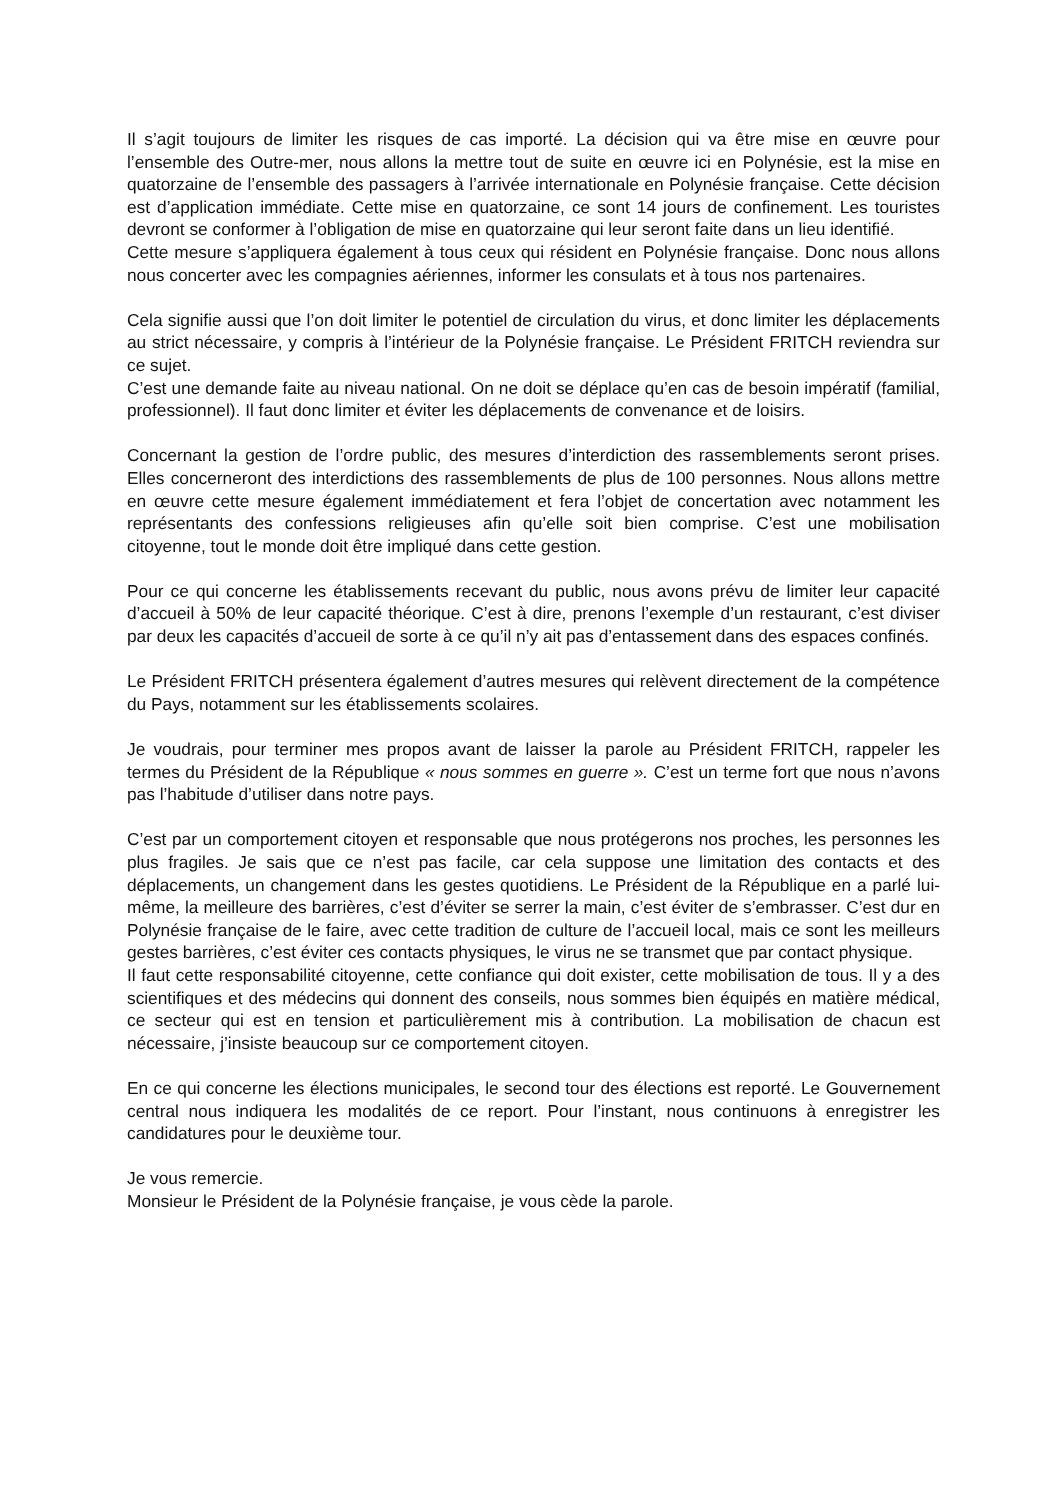Il s’agit toujours de limiter les risques de cas importé. La décision qui va être mise en œuvre pour l’ensemble des Outre-mer, nous allons la mettre tout de suite en œuvre ici en Polynésie, est la mise en quatorzaine de l’ensemble des passagers à l’arrivée internationale en Polynésie française. Cette décision est d’application immédiate. Cette mise en quatorzaine, ce sont 14 jours de confinement. Les touristes devront se conformer à l’obligation de mise en quatorzaine qui leur seront faite dans un lieu identifié.
Cette mesure s’appliquera également à tous ceux qui résident en Polynésie française. Donc nous allons nous concerter avec les compagnies aériennes, informer les consulats et à tous nos partenaires.
Cela signifie aussi que l’on doit limiter le potentiel de circulation du virus, et donc limiter les déplacements au strict nécessaire, y compris à l’intérieur de la Polynésie française. Le Président FRITCH reviendra sur ce sujet.
C’est une demande faite au niveau national. On ne doit se déplace qu’en cas de besoin impératif (familial, professionnel). Il faut donc limiter et éviter les déplacements de convenance et de loisirs.
Concernant la gestion de l’ordre public, des mesures d’interdiction des rassemblements seront prises. Elles concerneront des interdictions des rassemblements de plus de 100 personnes. Nous allons mettre en œuvre cette mesure également immédiatement et fera l’objet de concertation avec notamment les représentants des confessions religieuses afin qu’elle soit bien comprise. C’est une mobilisation citoyenne, tout le monde doit être impliqué dans cette gestion.
Pour ce qui concerne les établissements recevant du public, nous avons prévu de limiter leur capacité d’accueil à 50% de leur capacité théorique. C’est à dire, prenons l’exemple d’un restaurant, c’est diviser par deux les capacités d’accueil de sorte à ce qu’il n’y ait pas d’entassement dans des espaces confinés.
Le Président FRITCH présentera également d’autres mesures qui relèvent directement de la compétence du Pays, notamment sur les établissements scolaires.
Je voudrais, pour terminer mes propos avant de laisser la parole au Président FRITCH, rappeler les termes du Président de la République « nous sommes en guerre ». C’est un terme fort que nous n’avons pas l’habitude d’utiliser dans notre pays.
C’est par un comportement citoyen et responsable que nous protégerons nos proches, les personnes les plus fragiles. Je sais que ce n’est pas facile, car cela suppose une limitation des contacts et des déplacements, un changement dans les gestes quotidiens. Le Président de la République en a parlé lui-même, la meilleure des barrières, c’est d’éviter se serrer la main, c’est éviter de s’embrasser. C’est dur en Polynésie française de le faire, avec cette tradition de culture de l’accueil local, mais ce sont les meilleurs gestes barrières, c’est éviter ces contacts physiques, le virus ne se transmet que par contact physique.
Il faut cette responsabilité citoyenne, cette confiance qui doit exister, cette mobilisation de tous. Il y a des scientifiques et des médecins qui donnent des conseils, nous sommes bien équipés en matière médical, ce secteur qui est en tension et particulièrement mis à contribution. La mobilisation de chacun est nécessaire, j’insiste beaucoup sur ce comportement citoyen.
En ce qui concerne les élections municipales, le second tour des élections est reporté. Le Gouvernement central nous indiquera les modalités de ce report. Pour l’instant, nous continuons à enregistrer les candidatures pour le deuxième tour.
Je vous remercie.
Monsieur le Président de la Polynésie française, je vous cède la parole.